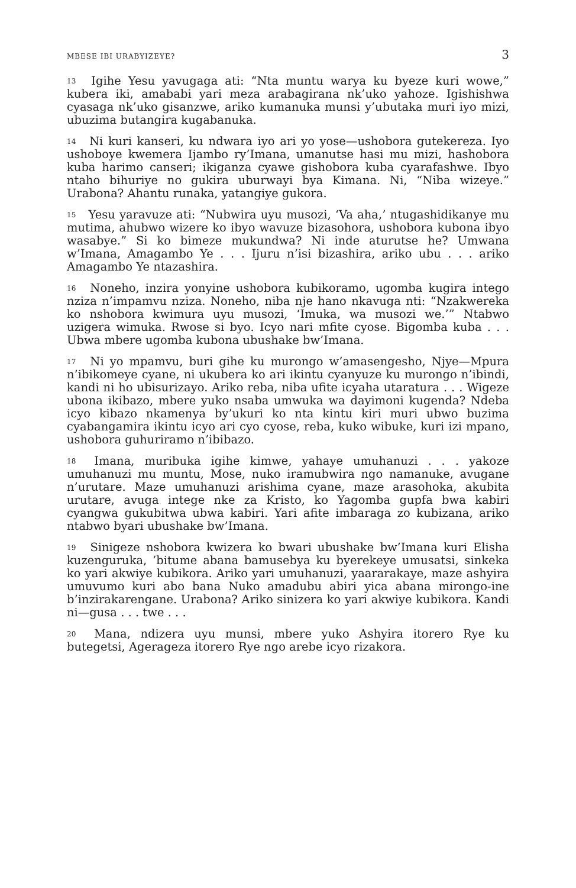MBESE IBI URABYIZEYE? 3
<sup>13</sup> Igihe Yesu yavugaga ati: “Nta muntu warya ku byeze kuri wowe,” kubera iki, amababi yari meza arabagirana nk’uko yahoze. Igishishwa cyasaga nk’uko gisanzwe, ariko kumanuka munsi y’ubutaka muri iyo mizi, ubuzima butangira kugabanuka.
<sup>14</sup> Ni kuri kanseri, ku ndwara iyo ari yo yose—ushobora gutekereza. Iyo ushoboye kwemera Ijambo ry’Imana, umanutse hasi mu mizi, hashobora kuba harimo canseri; ikiganza cyawe gishobora kuba cyarafashwe. Ibyo ntaho bihuriye no gukira uburwayi bya Kimana. Ni, “Niba wizeye.” Urabona? Ahantu runaka, yatangiye gukora.
<sup>15</sup> Yesu yaravuze ati: “Nubwira uyu musozi, ‘Va aha,’ ntugashidikanye mu mutima, ahubwo wizere ko ibyo wavuze bizasohora, ushobora kubona ibyo wasabye.” Si ko bimeze mukundwa? Ni inde aturutse he? Umwana w’Imana, Amagambo Ye . . . Ijuru n’isi bizashira, ariko ubu . . . ariko Amagambo Ye ntazashira.
<sup>16</sup> Noneho, inzira yonyine ushobora kubikoramo, ugomba kugira intego nziza n’impamvu nziza. Noneho, niba nje hano nkavuga nti: “Nzakwereka ko nshobora kwimura uyu musozi, ‘Imuka, wa musozi we.’” Ntabwo uzigera wimuka. Rwose si byo. Icyo nari mfite cyose. Bigomba kuba . . . Ubwa mbere ugomba kubona ubushake bw’Imana.
<sup>17</sup> Ni yo mpamvu, buri gihe ku murongo w’amasengesho, Njye—Mpura n’ibikomeye cyane, ni ukubera ko ari ikintu cyanyuze ku murongo n’ibindi, kandi ni ho ubisurizayo. Ariko reba, niba ufite icyaha utaratura . . . Wigeze ubona ikibazo, mbere yuko nsaba umwuka wa dayimoni kugenda? Ndeba icyo kibazo nkamenya by’ukuri ko nta kintu kiri muri ubwo buzima cyabangamira ikintu icyo ari cyo cyose, reba, kuko wibuke, kuri izi mpano, ushobora guhuriramo n’ibibazo.
<sup>18</sup> Imana, muribuka igihe kimwe, yahaye umuhanuzi . . . yakoze umuhanuzi mu muntu, Mose, nuko iramubwira ngo namanuke, avugane n’urutare. Maze umuhanuzi arishima cyane, maze arasohoka, akubita urutare, avuga intege nke za Kristo, ko Yagomba gupfa bwa kabiri cyangwa gukubitwa ubwa kabiri. Yari afite imbaraga zo kubizana, ariko ntabwo byari ubushake bw’Imana.
<sup>19</sup> Sinigeze nshobora kwizera ko bwari ubushake bw’Imana kuri Elisha kuzenguruka, ’bitume abana bamusebya ku byerekeye umusatsi, sinkeka ko yari akwiye kubikora. Ariko yari umuhanuzi, yaararakaye, maze ashyira umuvumo kuri abo bana Nuko amadubu abiri yica abana mirongo-ine b’inzirakarengane. Urabona? Ariko sinizera ko yari akwiye kubikora. Kandi ni—gusa . . . twe . . .
<sup>20</sup> Mana, ndizera uyu munsi, mbere yuko Ashyira itorero Rye ku butegetsi, Agerageza itorero Rye ngo arebe icyo rizakora.